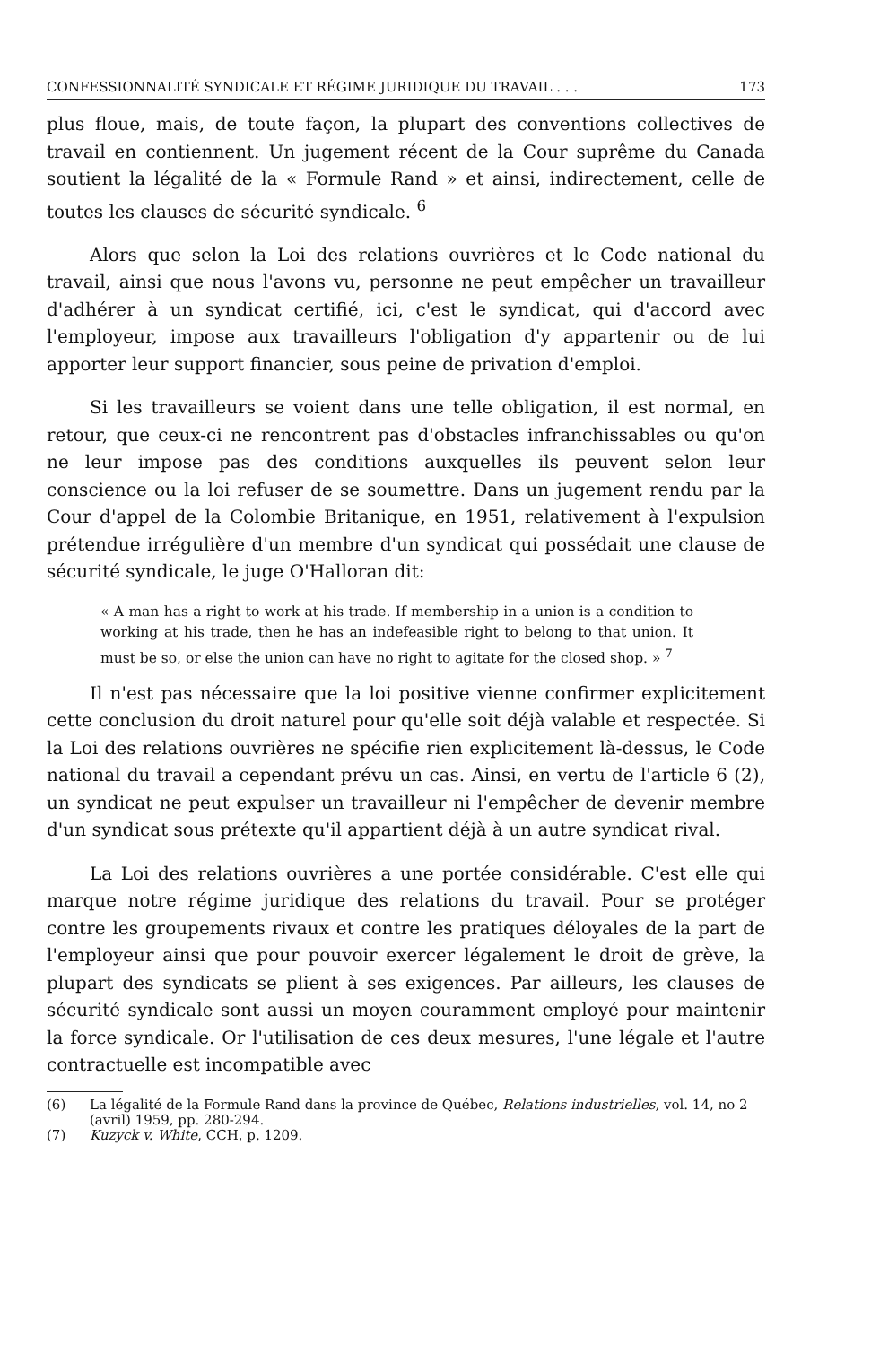CONFESSIONNALITÉ SYNDICALE ET RÉGIME JURIDIQUE DU TRAVAIL . . . 173
plus floue, mais, de toute façon, la plupart des conventions collectives de travail en contiennent. Un jugement récent de la Cour suprême du Canada soutient la légalité de la « Formule Rand » et ainsi, indirectement, celle de toutes les clauses de sécurité syndicale. <sup>6</sup>
Alors que selon la Loi des relations ouvrières et le Code national du travail, ainsi que nous l'avons vu, personne ne peut empêcher un travailleur d'adhérer à un syndicat certifié, ici, c'est le syndicat, qui d'accord avec l'employeur, impose aux travailleurs l'obligation d'y appartenir ou de lui apporter leur support financier, sous peine de privation d'emploi.
Si les travailleurs se voient dans une telle obligation, il est normal, en retour, que ceux-ci ne rencontrent pas d'obstacles infranchissables ou qu'on ne leur impose pas des conditions auxquelles ils peuvent selon leur conscience ou la loi refuser de se soumettre. Dans un jugement rendu par la Cour d'appel de la Colombie Britanique, en 1951, relativement à l'expulsion prétendue irrégulière d'un membre d'un syndicat qui possédait une clause de sécurité syndicale, le juge O'Halloran dit:
« A man has a right to work at his trade. If membership in a union is a condition to working at his trade, then he has an indefeasible right to belong to that union. It must be so, or else the union can have no right to agitate for the closed shop. » <sup>7</sup>
Il n'est pas nécessaire que la loi positive vienne confirmer explicitement cette conclusion du droit naturel pour qu'elle soit déjà valable et respectée. Si la Loi des relations ouvrières ne spécifie rien explicitement là-dessus, le Code national du travail a cependant prévu un cas. Ainsi, en vertu de l'article 6 (2), un syndicat ne peut expulser un travailleur ni l'empêcher de devenir membre d'un syndicat sous prétexte qu'il appartient déjà à un autre syndicat rival.
La Loi des relations ouvrières a une portée considérable. C'est elle qui marque notre régime juridique des relations du travail. Pour se protéger contre les groupements rivaux et contre les pratiques déloyales de la part de l'employeur ainsi que pour pouvoir exercer légalement le droit de grève, la plupart des syndicats se plient à ses exigences. Par ailleurs, les clauses de sécurité syndicale sont aussi un moyen couramment employé pour maintenir la force syndicale. Or l'utilisation de ces deux mesures, l'une légale et l'autre contractuelle est incompatible avec
(6) La légalité de la Formule Rand dans la province de Québec, Relations industrielles, vol. 14, no 2 (avril) 1959, pp. 280-294.
(7) Kuzyck v. White, CCH, p. 1209.